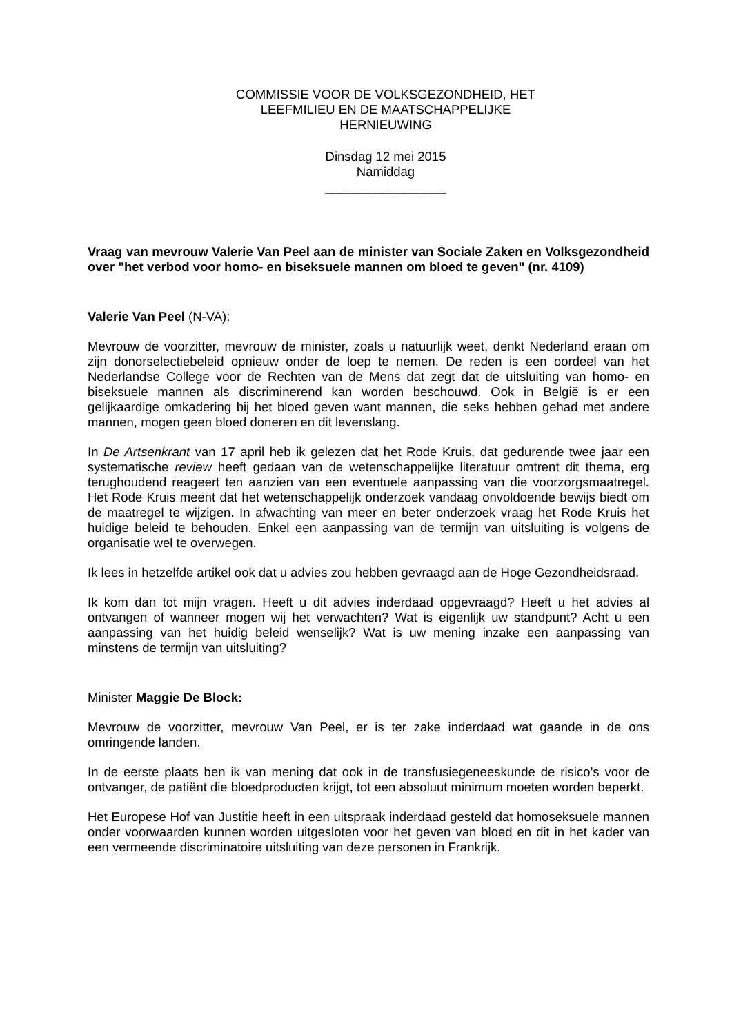COMMISSIE VOOR DE VOLKSGEZONDHEID, HET
LEEFMILIEU EN DE MAATSCHAPPELIJKE
HERNIEUWING
Dinsdag 12 mei 2015
Namiddag
_________________
Vraag van mevrouw Valerie Van Peel aan de minister van Sociale Zaken en Volksgezondheid over "het verbod voor homo- en biseksuele mannen om bloed te geven" (nr. 4109)
Valerie Van Peel (N-VA):
Mevrouw de voorzitter, mevrouw de minister, zoals u natuurlijk weet, denkt Nederland eraan om zijn donorselectiebeleid opnieuw onder de loep te nemen. De reden is een oordeel van het Nederlandse College voor de Rechten van de Mens dat zegt dat de uitsluiting van homo- en biseksuele mannen als discriminerend kan worden beschouwd. Ook in België is er een gelijkaardige omkadering bij het bloed geven want mannen, die seks hebben gehad met andere mannen, mogen geen bloed doneren en dit levenslang.
In De Artsenkrant van 17 april heb ik gelezen dat het Rode Kruis, dat gedurende twee jaar een systematische review heeft gedaan van de wetenschappelijke literatuur omtrent dit thema, erg terughoudend reageert ten aanzien van een eventuele aanpassing van die voorzorgsmaatregel. Het Rode Kruis meent dat het wetenschappelijk onderzoek vandaag onvoldoende bewijs biedt om de maatregel te wijzigen. In afwachting van meer en beter onderzoek vraag het Rode Kruis het huidige beleid te behouden. Enkel een aanpassing van de termijn van uitsluiting is volgens de organisatie wel te overwegen.
Ik lees in hetzelfde artikel ook dat u advies zou hebben gevraagd aan de Hoge Gezondheidsraad.
Ik kom dan tot mijn vragen. Heeft u dit advies inderdaad opgevraagd? Heeft u het advies al ontvangen of wanneer mogen wij het verwachten? Wat is eigenlijk uw standpunt? Acht u een aanpassing van het huidig beleid wenselijk? Wat is uw mening inzake een aanpassing van minstens de termijn van uitsluiting?
Minister Maggie De Block:
Mevrouw de voorzitter, mevrouw Van Peel, er is ter zake inderdaad wat gaande in de ons omringende landen.
In de eerste plaats ben ik van mening dat ook in de transfusiegeneeskunde de risico’s voor de ontvanger, de patiënt die bloedproducten krijgt, tot een absoluut minimum moeten worden beperkt.
Het Europese Hof van Justitie heeft in een uitspraak inderdaad gesteld dat homoseksuele mannen onder voorwaarden kunnen worden uitgesloten voor het geven van bloed en dit in het kader van een vermeende discriminatoire uitsluiting van deze personen in Frankrijk.